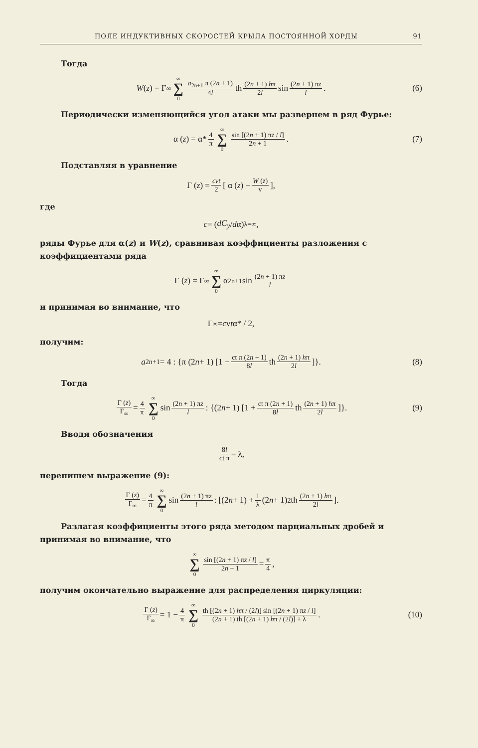ПОЛЕ ИНДУКТИВНЫХ СКОРОСТЕЙ КРЫЛА ПОСТОЯННОЙ ХОРДЫ 91
Тогда
W (z) = Γ<sub>∞</sub> ∞ ∑ 0 a<sub>2n+1</sub> π (2n + 1) 4l th (2n + 1) hπ 2l sin (2n + 1) πz l. (6)
Периодически изменяющийся угол атаки мы развернем в ряд Фурье:
α (z) = α* 4 π ∞ ∑ 0 sin [(2n + 1) πz / l] 2n + 1. (7)
Подставляя в уравнение
Γ (z) = cvt 2 [ α (z) − W (z) v],
где
c = (dC<sub>y</sub> / d α)<sub>λ=∞</sub> ,
ряды Фурье для α(z) и W(z), сравнивая коэффициенты разложения с коэффициентами ряда
Γ (z) = Γ<sub>∞</sub> ∞ ∑ 0 α<sub>2n+1</sub> sin (2n + 1) πz l
и принимая во внимание, что
Γ<sub>∞</sub> = c v t α* / 2,
получим:
a<sub>2n+1</sub> = 4 : {π (2 n + 1) [1 + ct π (2n + 1) 8l th (2n + 1) hπ 2l]}. (8)
Тогда
Γ (z) Γ<sub>∞</sub> = 4 π ∞ ∑ 0 sin (2n + 1) πz l : {(2 n + 1) [1 + ct π (2n + 1) 8l th (2n + 1) hπ 2l]}. (9)
Вводя обозначения
8l ct π = λ,
перепишем выражение (9):
Γ (z) Γ<sub>∞</sub> = 4 π ∞ ∑ 0 sin (2n + 1) πz l : [(2 n + 1) + 1 λ (2 n + 1)<sup>2</sup> th (2n + 1) hπ 2l].
Разлагая коэффициенты этого ряда методом парциальных дробей и принимая во внимание, что
∞ ∑ 0 sin [(2n + 1) πz / l] 2n + 1 = π 4,
получим окончательно выражение для распределения циркуляции:
Γ (z) Γ<sub>∞</sub> = 1 − 4 π ∞ ∑ 0 th [(2n + 1) hπ / (2l)] sin [(2n + 1) πz / l] (2n + 1) th [(2n + 1) hπ / (2l)] + λ. (10)